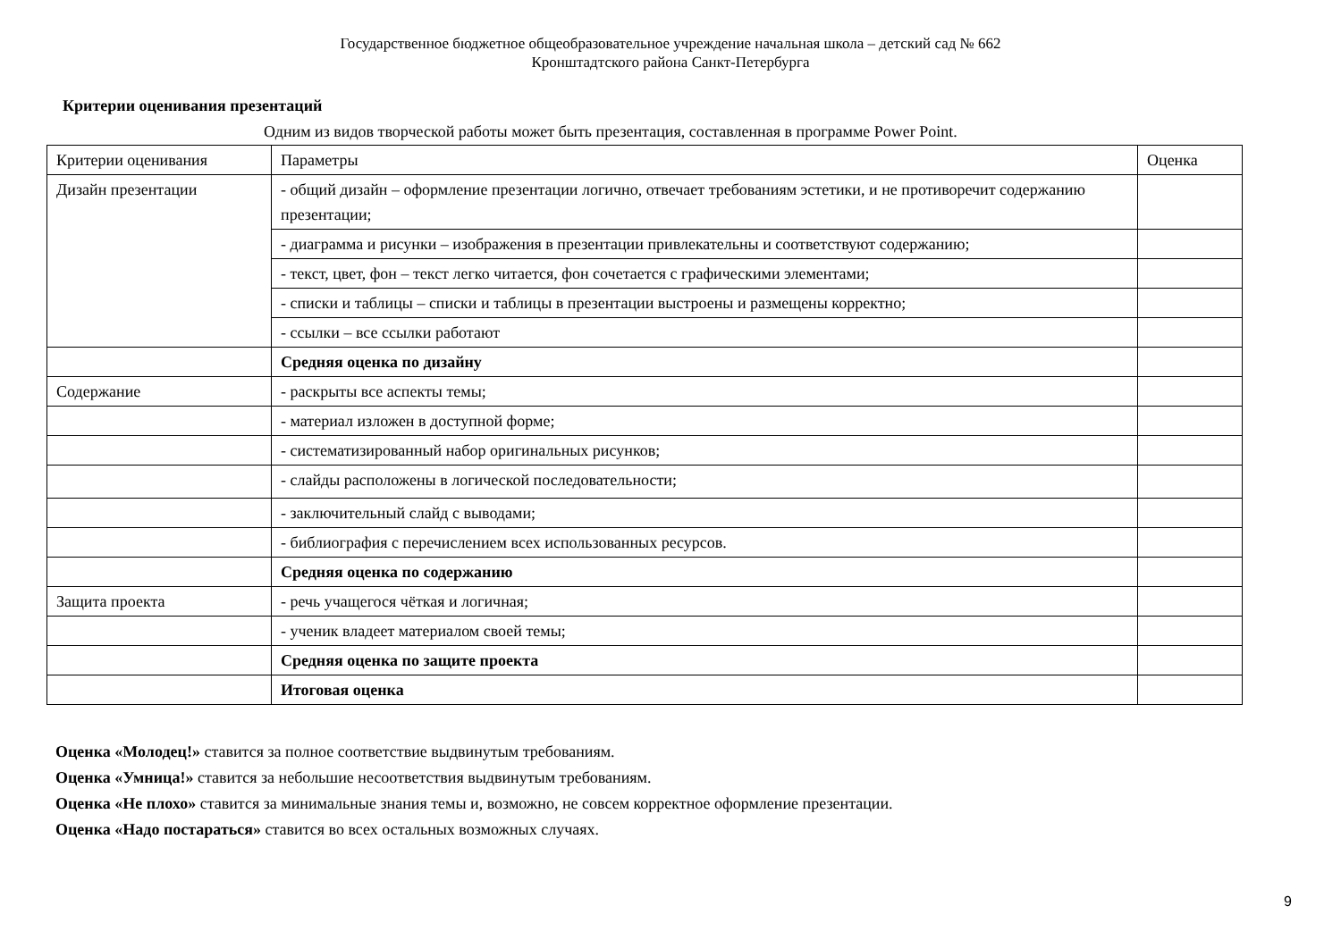Государственное бюджетное общеобразовательное учреждение начальная школа – детский сад № 662
Кронштадтского района Санкт-Петербурга
Критерии оценивания презентаций
Одним из видов творческой работы может быть презентация, составленная в программе Power Point.
| Критерии оценивания | Параметры | Оценка |
| Дизайн презентации | - общий дизайн – оформление презентации логично, отвечает требованиям эстетики, и не противоречит содержанию презентации; | |
| | - диаграмма и рисунки – изображения в презентации привлекательны и соответствуют содержанию; | |
| | - текст, цвет, фон – текст легко читается, фон сочетается с графическими элементами; | |
| | - списки и таблицы – списки и таблицы в презентации выстроены и размещены корректно; | |
| | - ссылки – все ссылки работают | |
| | Средняя оценка по дизайну | |
| Содержание | - раскрыты все аспекты темы; | |
| | - материал изложен в доступной форме; | |
| | - систематизированный набор оригинальных рисунков; | |
| | - слайды расположены в логической последовательности; | |
| | - заключительный слайд с выводами; | |
| | - библиография с перечислением всех использованных ресурсов. | |
| | Средняя оценка по содержанию | |
| Защита проекта | - речь учащегося чёткая и логичная; | |
| | - ученик владеет материалом своей темы; | |
| | Средняя оценка по защите проекта | |
| | Итоговая оценка | |
Оценка «Молодец!» ставится за полное соответствие выдвинутым требованиям.
Оценка «Умница!» ставится за небольшие несоответствия выдвинутым требованиям.
Оценка «Не плохо» ставится за минимальные знания темы и, возможно, не совсем корректное оформление презентации.
Оценка «Надо постараться» ставится во всех остальных возможных случаях.
9